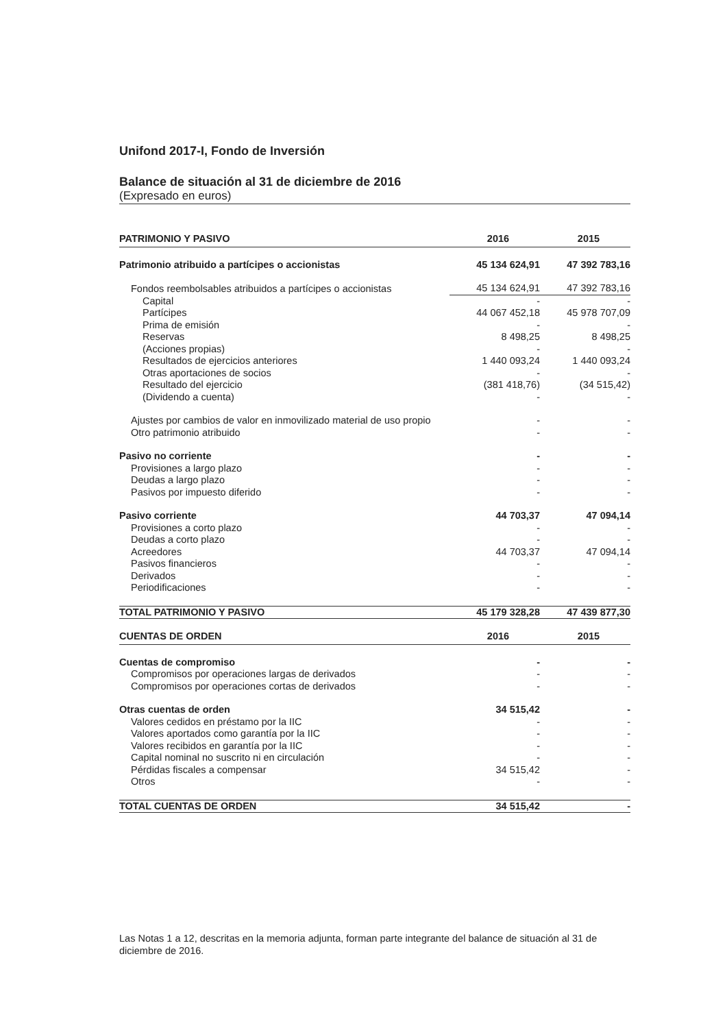Unifond 2017-I, Fondo de Inversión
Balance de situación al 31 de diciembre de 2016
(Expresado en euros)
| PATRIMONIO Y PASIVO | 2016 | 2015 |
| --- | --- | --- |
| Patrimonio atribuido a partícipes o accionistas | 45 134 624,91 | 47 392 783,16 |
| Fondos reembolsables atribuidos a partícipes o accionistas | 45 134 624,91 | 47 392 783,16 |
| Capital | - | - |
| Partícipes | 44 067 452,18 | 45 978 707,09 |
| Prima de emisión | - | - |
| Reservas | 8 498,25 | 8 498,25 |
| (Acciones propias) | - | - |
| Resultados de ejercicios anteriores | 1 440 093,24 | 1 440 093,24 |
| Otras aportaciones de socios | - | - |
| Resultado del ejercicio | (381 418,76) | (34 515,42) |
| (Dividendo a cuenta) | - | - |
| Ajustes por cambios de valor en inmovilizado material de uso propio | - | - |
| Otro patrimonio atribuido | - | - |
| Pasivo no corriente | - | - |
| Provisiones a largo plazo | - | - |
| Deudas a largo plazo | - | - |
| Pasivos por impuesto diferido | - | - |
| Pasivo corriente | 44 703,37 | 47 094,14 |
| Provisiones a corto plazo | - | - |
| Deudas a corto plazo | - | - |
| Acreedores | 44 703,37 | 47 094,14 |
| Pasivos financieros | - | - |
| Derivados | - | - |
| Periodificaciones | - | - |
| TOTAL PATRIMONIO Y PASIVO | 45 179 328,28 | 47 439 877,30 |
| CUENTAS DE ORDEN | 2016 | 2015 |
| Cuentas de compromiso | - | - |
| Compromisos por operaciones largas de derivados | - | - |
| Compromisos por operaciones cortas de derivados | - | - |
| Otras cuentas de orden | 34 515,42 | - |
| Valores cedidos en préstamo por la IIC | - | - |
| Valores aportados como garantía por la IIC | - | - |
| Valores recibidos en garantía por la IIC | - | - |
| Capital nominal no suscrito ni en circulación | - | - |
| Pérdidas fiscales a compensar | 34 515,42 | - |
| Otros | - | - |
| TOTAL CUENTAS DE ORDEN | 34 515,42 | - |
Las Notas 1 a 12, descritas en la memoria adjunta, forman parte integrante del balance de situación al 31 de diciembre de 2016.